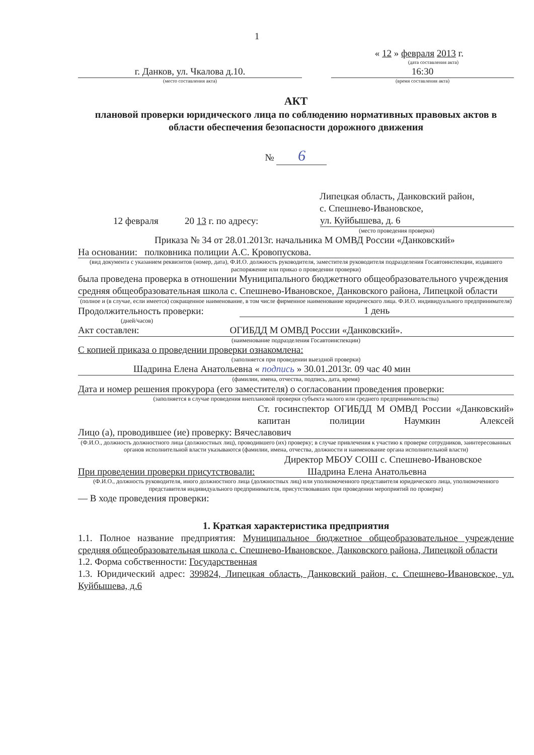1
« 12 » февраля 2013 г.
(дата составления акта)
г. Данков, ул. Чкалова д.10.
(место составления акта)
16:30
(время составления акта)
АКТ
плановой проверки юридического лица по соблюдению нормативных правовых актов в области обеспечения безопасности дорожного движения
№ 6
Липецкая область, Данковский район,
с. Спешнево-Ивановское,
12 февраля 20 13 г. по адресу:
ул. Куйбышева, д. 6
(место проведения проверки)
Приказа № 34 от 28.01.2013г. начальника М ОМВД России «Данковский»
На основании: полковника полиции А.С. Кровопускова.
(вид документа с указанием реквизитов (номер, дата), Ф.И.О. должность руководителя, заместителя руководителя подразделения Госавтоинспекции, издавшего распоряжение или приказ о проведении проверки)
была проведена проверка в отношении Муниципального бюджетного общеобразовательного учреждения средняя общеобразовательная школа с. Спешнево-Ивановское, Данковского района, Липецкой области
(полное и (в случае, если имеется) сокращенное наименование, в том числе фирменное наименование юридического лица. Ф.И.О. индивидуального предпринимателя)
Продолжительность проверки: 1 день
(дней/часов)
Акт составлен: ОГИБДД М ОМВД России «Данковский».
(наименование подразделения Госавтоинспекции)
С копией приказа о проведении проверки ознакомлена:
(заполняется при проведении выездной проверки)
Шадрина Елена Анатольевна « подпись » 30.01.2013г. 09 час 40 мин
(фамилии, имена, отчества, подпись, дата, время)
Дата и номер решения прокурора (его заместителя) о согласовании проведения проверки:
(заполняется в случае проведения внеплановой проверки субъекта малого или среднего предпринимательства)
Ст. госинспектор ОГИБДД М ОМВД России «Данковский» капитан полиции Наумкин Алексей
Лицо (а), проводившее (ие) проверку: Вячеславович
(Ф.И.О., должность должностного лица (должностных лиц), проводившего (их) проверку; в случае привлечения к участию к проверке сотрудников, заинтересованных органов исполнительной власти указываются (фамилии, имена, отчества, должности и наименование органа исполнительной власти)
Директор МБОУ СОШ с. Спешнево-Ивановское
При проведении проверки присутствовали: Шадрина Елена Анатольевна
(Ф.И.О., должность руководителя, иного должностного лица (должностных лиц) или уполномоченного представителя юридического лица, уполномоченного представителя индивидуального предпринимателя, присутствовавших при проведении мероприятий по проверке)
— В ходе проведения проверки:
1. Краткая характеристика предприятия
1.1. Полное название предприятия: Муниципальное бюджетное общеобразовательное учреждение средняя общеобразовательная школа с. Спешнево-Ивановское, Данковского района, Липецкой области
1.2. Форма собственности: Государственная
1.3. Юридический адрес: 399824, Липецкая область, Данковский район, с. Спешнево-Ивановское, ул. Куйбышева, д.6